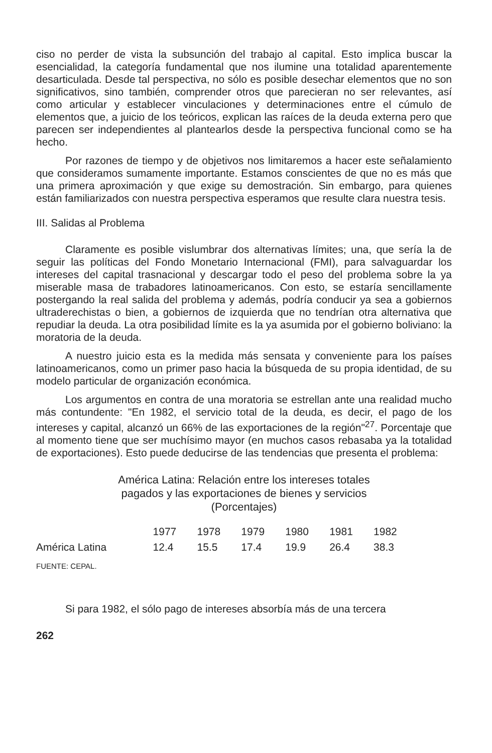ciso no perder de vista la subsunción del trabajo al capital. Esto implica buscar la esencialidad, la categoría fundamental que nos ilumine una totalidad aparentemente desarticulada. Desde tal perspectiva, no sólo es posible desechar elementos que no son significativos, sino también, comprender otros que parecieran no ser relevantes, así como articular y establecer vinculaciones y determinaciones entre el cúmulo de elementos que, a juicio de los teóricos, explican las raíces de la deuda externa pero que parecen ser independientes al plantearlos desde la perspectiva funcional como se ha hecho.
Por razones de tiempo y de objetivos nos limitaremos a hacer este señalamiento que consideramos sumamente importante. Estamos conscientes de que no es más que una primera aproximación y que exige su demostración. Sin embargo, para quienes están familiarizados con nuestra perspectiva esperamos que resulte clara nuestra tesis.
III. Salidas al Problema
Claramente es posible vislumbrar dos alternativas límites; una, que sería la de seguir las políticas del Fondo Monetario Internacional (FMI), para salvaguardar los intereses del capital trasnacional y descargar todo el peso del problema sobre la ya miserable masa de trabadores latinoamericanos. Con esto, se estaría sencillamente postergando la real salida del problema y además, podría conducir ya sea a gobiernos ultraderechistas o bien, a gobiernos de izquierda que no tendrían otra alternativa que repudiar la deuda. La otra posibilidad límite es la ya asumida por el gobierno boliviano: la moratoria de la deuda.
A nuestro juicio esta es la medida más sensata y conveniente para los países latinoamericanos, como un primer paso hacia la búsqueda de su propia identidad, de su modelo particular de organización económica.
Los argumentos en contra de una moratoria se estrellan ante una realidad mucho más contundente: "En 1982, el servicio total de la deuda, es decir, el pago de los intereses y capital, alcanzó un 66% de las exportaciones de la región"<sup>27</sup>. Porcentaje que al momento tiene que ser muchísimo mayor (en muchos casos rebasaba ya la totalidad de exportaciones). Esto puede deducirse de las tendencias que presenta el problema:
América Latina: Relación entre los intereses totales
pagados y las exportaciones de bienes y servicios
(Porcentajes)
| | 1977 | 1978 | 1979 | 1980 | 1981 | 1982 |
| --- | --- | --- | --- | --- | --- | --- |
| América Latina | 12.4 | 15.5 | 17.4 | 19.9 | 26.4 | 38.3 |
FUENTE: CEPAL.
Si para 1982, el sólo pago de intereses absorbía más de una tercera
262